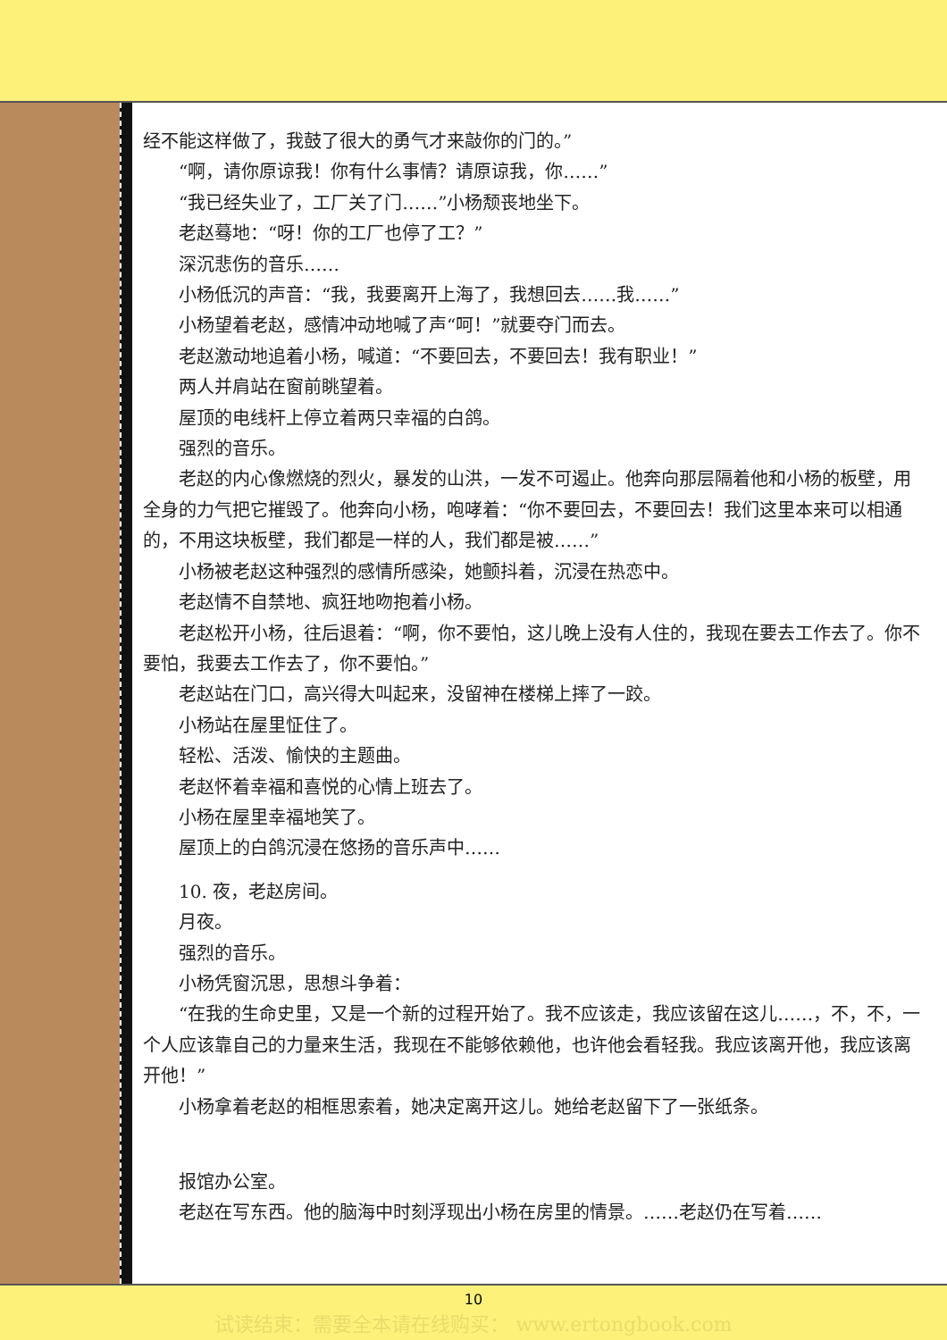经不能这样做了，我鼓了很大的勇气才来敲你的门的。”
“啊，请你原谅我！你有什么事情？请原谅我，你……”
“我已经失业了，工厂关了门……”小杨颓丧地坐下。
老赵蓦地：“呀！你的工厂也停了工？”
深沉悲伤的音乐……
小杨低沉的声音：“我，我要离开上海了，我想回去……我……”
小杨望着老赵，感情冲动地喊了声“呵！”就要夺门而去。
老赵激动地追着小杨，喊道：“不要回去，不要回去！我有职业！”
两人并肩站在窗前眺望着。
屋顶的电线杆上停立着两只幸福的白鸽。
强烈的音乐。
老赵的内心像燃烧的烈火，暴发的山洪，一发不可遏止。他奔向那层隔着他和小杨的板壁，用全身的力气把它摧毁了。他奔向小杨，咆哮着：“你不要回去，不要回去！我们这里本来可以相通的，不用这块板壁，我们都是一样的人，我们都是被……”
小杨被老赵这种强烈的感情所感染，她颤抖着，沉浸在热恋中。
老赵情不自禁地、疯狂地吻抱着小杨。
老赵松开小杨，往后退着：“啊，你不要怕，这儿晚上没有人住的，我现在要去工作去了。你不要怕，我要去工作去了，你不要怕。”
老赵站在门口，高兴得大叫起来，没留神在楼梯上摔了一跤。
小杨站在屋里怔住了。
轻松、活泼、愉快的主题曲。
老赵怀着幸福和喜悦的心情上班去了。
小杨在屋里幸福地笑了。
屋顶上的白鸽沉浸在悠扬的音乐声中……
10. 夜，老赵房间。
月夜。
强烈的音乐。
小杨凭窗沉思，思想斗争着：
“在我的生命史里，又是一个新的过程开始了。我不应该走，我应该留在这儿……，不，不，一个人应该靠自己的力量来生活，我现在不能够依赖他，也许他会看轻我。我应该离开他，我应该离开他！”
小杨拿着老赵的相框思索着，她决定离开这儿。她给老赵留下了一张纸条。
报馆办公室。
老赵在写东西。他的脑海中时刻浮现出小杨在房里的情景。……老赵仍在写着……
10
试读结束：需要全本请在线购买： www.ertongbook.com